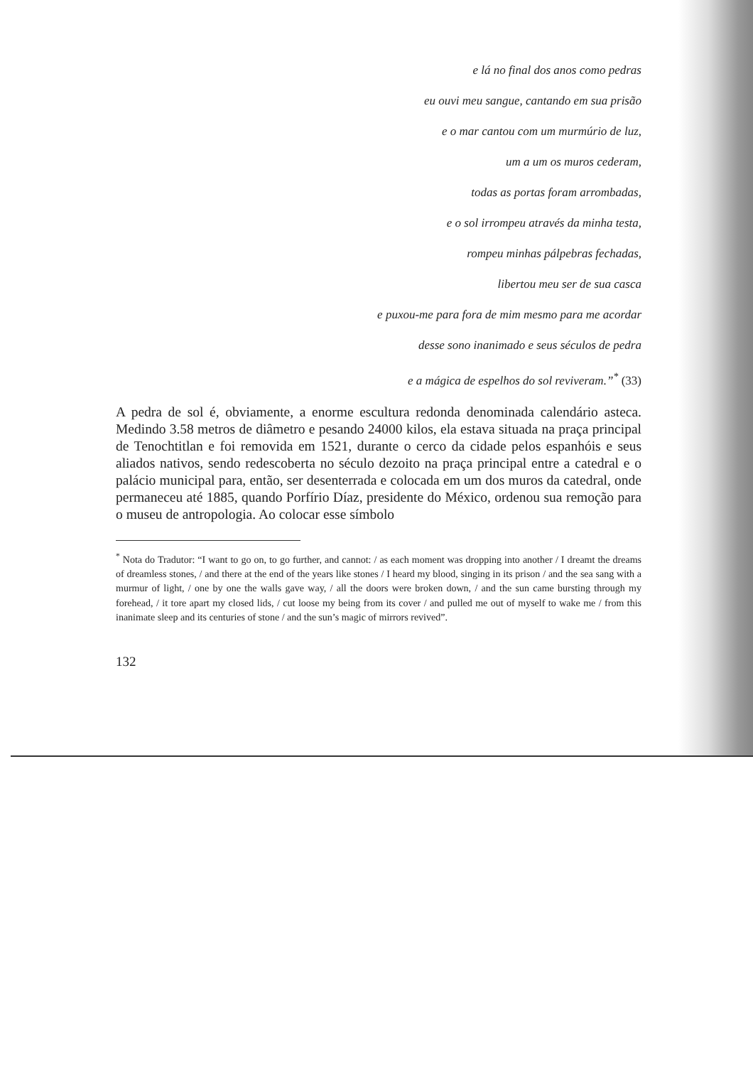e lá no final dos anos como pedras
eu ouvi meu sangue, cantando em sua prisão
e o mar cantou com um murmúrio de luz,
um a um os muros cederam,
todas as portas foram arrombadas,
e o sol irrompeu através da minha testa,
rompeu minhas pálpebras fechadas,
libertou meu ser de sua casca
e puxou-me para fora de mim mesmo para me acordar
desse sono inanimado e seus séculos de pedra
e a mágica de espelhos do sol reviveram.”<sup>*</sup> (33)
A pedra de sol é, obviamente, a enorme escultura redonda denominada calendário asteca. Medindo 3.58 metros de diâmetro e pesando 24000 kilos, ela estava situada na praça principal de Tenochtitlan e foi removida em 1521, durante o cerco da cidade pelos espanhóis e seus aliados nativos, sendo redescoberta no século dezoito na praça principal entre a catedral e o palácio municipal para, então, ser desenterrada e colocada em um dos muros da catedral, onde permaneceu até 1885, quando Porfírio Díaz, presidente do México, ordenou sua remoção para o museu de antropologia. Ao colocar esse símbolo
<sup>*</sup> Nota do Tradutor: “I want to go on, to go further, and cannot: / as each moment was dropping into another / I dreamt the dreams of dreamless stones, / and there at the end of the years like stones / I heard my blood, singing in its prison / and the sea sang with a murmur of light, / one by one the walls gave way, / all the doors were broken down, / and the sun came bursting through my forehead, / it tore apart my closed lids, / cut loose my being from its cover / and pulled me out of myself to wake me / from this inanimate sleep and its centuries of stone / and the sun’s magic of mirrors revived”.
132